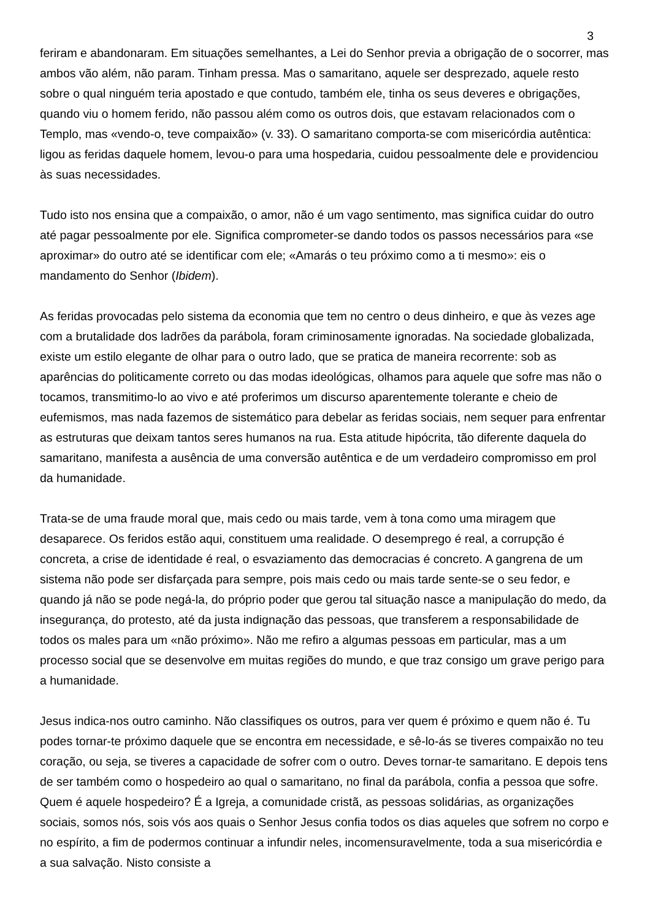3
feriram e abandonaram. Em situações semelhantes, a Lei do Senhor previa a obrigação de o socorrer, mas ambos vão além, não param. Tinham pressa. Mas o samaritano, aquele ser desprezado, aquele resto sobre o qual ninguém teria apostado e que contudo, também ele, tinha os seus deveres e obrigações, quando viu o homem ferido, não passou além como os outros dois, que estavam relacionados com o Templo, mas «vendo-o, teve compaixão» (v. 33). O samaritano comporta-se com misericórdia autêntica: ligou as feridas daquele homem, levou-o para uma hospedaria, cuidou pessoalmente dele e providenciou às suas necessidades.
Tudo isto nos ensina que a compaixão, o amor, não é um vago sentimento, mas significa cuidar do outro até pagar pessoalmente por ele. Significa comprometer-se dando todos os passos necessários para «se aproximar» do outro até se identificar com ele; «Amarás o teu próximo como a ti mesmo»: eis o mandamento do Senhor (Ibidem).
As feridas provocadas pelo sistema da economia que tem no centro o deus dinheiro, e que às vezes age com a brutalidade dos ladrões da parábola, foram criminosamente ignoradas. Na sociedade globalizada, existe um estilo elegante de olhar para o outro lado, que se pratica de maneira recorrente: sob as aparências do politicamente correto ou das modas ideológicas, olhamos para aquele que sofre mas não o tocamos, transmitimo-lo ao vivo e até proferimos um discurso aparentemente tolerante e cheio de eufemismos, mas nada fazemos de sistemático para debelar as feridas sociais, nem sequer para enfrentar as estruturas que deixam tantos seres humanos na rua. Esta atitude hipócrita, tão diferente daquela do samaritano, manifesta a ausência de uma conversão autêntica e de um verdadeiro compromisso em prol da humanidade.
Trata-se de uma fraude moral que, mais cedo ou mais tarde, vem à tona como uma miragem que desaparece. Os feridos estão aqui, constituem uma realidade. O desemprego é real, a corrupção é concreta, a crise de identidade é real, o esvaziamento das democracias é concreto. A gangrena de um sistema não pode ser disfarçada para sempre, pois mais cedo ou mais tarde sente-se o seu fedor, e quando já não se pode negá-la, do próprio poder que gerou tal situação nasce a manipulação do medo, da insegurança, do protesto, até da justa indignação das pessoas, que transferem a responsabilidade de todos os males para um «não próximo». Não me refiro a algumas pessoas em particular, mas a um processo social que se desenvolve em muitas regiões do mundo, e que traz consigo um grave perigo para a humanidade.
Jesus indica-nos outro caminho. Não classifiques os outros, para ver quem é próximo e quem não é. Tu podes tornar-te próximo daquele que se encontra em necessidade, e sê-lo-ás se tiveres compaixão no teu coração, ou seja, se tiveres a capacidade de sofrer com o outro. Deves tornar-te samaritano. E depois tens de ser também como o hospedeiro ao qual o samaritano, no final da parábola, confia a pessoa que sofre. Quem é aquele hospedeiro? É a Igreja, a comunidade cristã, as pessoas solidárias, as organizações sociais, somos nós, sois vós aos quais o Senhor Jesus confia todos os dias aqueles que sofrem no corpo e no espírito, a fim de podermos continuar a infundir neles, incomensuravelmente, toda a sua misericórdia e a sua salvação. Nisto consiste a